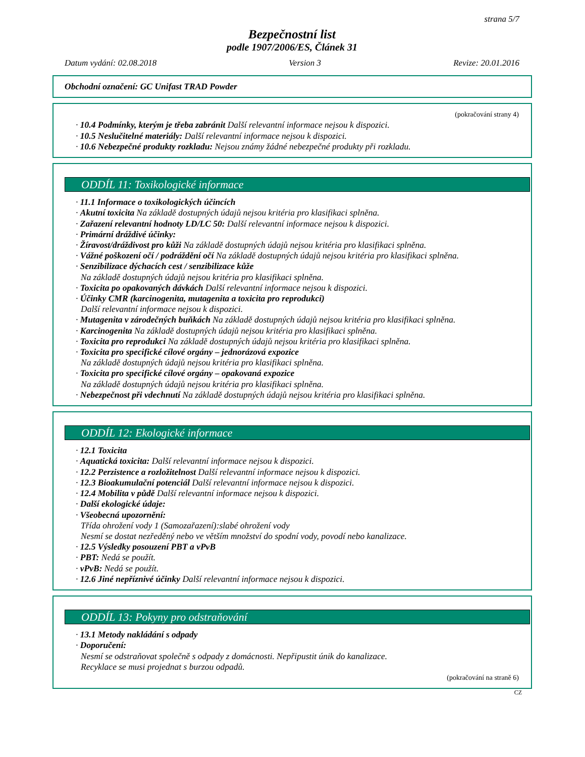strana 5/7
Bezpečnostní list
podle 1907/2006/ES, Článek 31
Datum vydání: 02.08.2018 Version 3 Revize: 20.01.2016
Obchodní označení: GC Unifast TRAD Powder
(pokračování strany 4)
· 10.4 Podmínky, kterým je třeba zabránit Další relevantní informace nejsou k dispozici.
· 10.5 Neslučitelné materiály: Další relevantní informace nejsou k dispozici.
· 10.6 Nebezpečné produkty rozkladu: Nejsou známy žádné nebezpečné produkty při rozkladu.
ODDÍL 11: Toxikologické informace
· 11.1 Informace o toxikologických účincích
· Akutní toxicita Na základě dostupných údajů nejsou kritéria pro klasifikaci splněna.
· Zařazení relevantní hodnoty LD/LC 50: Další relevantní informace nejsou k dispozici.
· Primární dráždivé účinky:
· Žíravost/dráždivost pro kůži Na základě dostupných údajů nejsou kritéria pro klasifikaci splněna.
· Vážné poškození očí / podráždění očí Na základě dostupných údajů nejsou kritéria pro klasifikaci splněna.
· Senzibilizace dýchacích cest / senzibilizace kůže
Na základě dostupných údajů nejsou kritéria pro klasifikaci splněna.
· Toxicita po opakovaných dávkách Další relevantní informace nejsou k dispozici.
· Účinky CMR (karcinogenita, mutagenita a toxicita pro reprodukci)
Další relevantní informace nejsou k dispozici.
· Mutagenita v zárodečných buňkách Na základě dostupných údajů nejsou kritéria pro klasifikaci splněna.
· Karcinogenita Na základě dostupných údajů nejsou kritéria pro klasifikaci splněna.
· Toxicita pro reprodukci Na základě dostupných údajů nejsou kritéria pro klasifikaci splněna.
· Toxicita pro specifické cílové orgány – jednorázová expozice
Na základě dostupných údajů nejsou kritéria pro klasifikaci splněna.
· Toxicita pro specifické cílové orgány – opakovaná expozice
Na základě dostupných údajů nejsou kritéria pro klasifikaci splněna.
· Nebezpečnost při vdechnutí Na základě dostupných údajů nejsou kritéria pro klasifikaci splněna.
ODDÍL 12: Ekologické informace
· 12.1 Toxicita
· Aquatická toxicita: Další relevantní informace nejsou k dispozici.
· 12.2 Perzistence a rozložitelnost Další relevantní informace nejsou k dispozici.
· 12.3 Bioakumulační potenciál Další relevantní informace nejsou k dispozici.
· 12.4 Mobilita v půdě Další relevantní informace nejsou k dispozici.
· Další ekologické údaje:
· Všeobecná upozornění:
Třída ohrožení vody 1 (Samozařazení):slabé ohrožení vody
Nesmí se dostat nezředěný nebo ve větším množství do spodní vody, povodí nebo kanalizace.
· 12.5 Výsledky posouzení PBT a vPvB
· PBT: Nedá se použít.
· vPvB: Nedá se použít.
· 12.6 Jiné nepříznivé účinky Další relevantní informace nejsou k dispozici.
ODDÍL 13: Pokyny pro odstraňování
· 13.1 Metody nakládání s odpady
· Doporučení:
Nesmí se odstraňovat společně s odpady z domácnosti. Nepřipustit únik do kanalizace.
Recyklace se musi projednat s burzou odpadů.
(pokračování na straně 6)
CZ